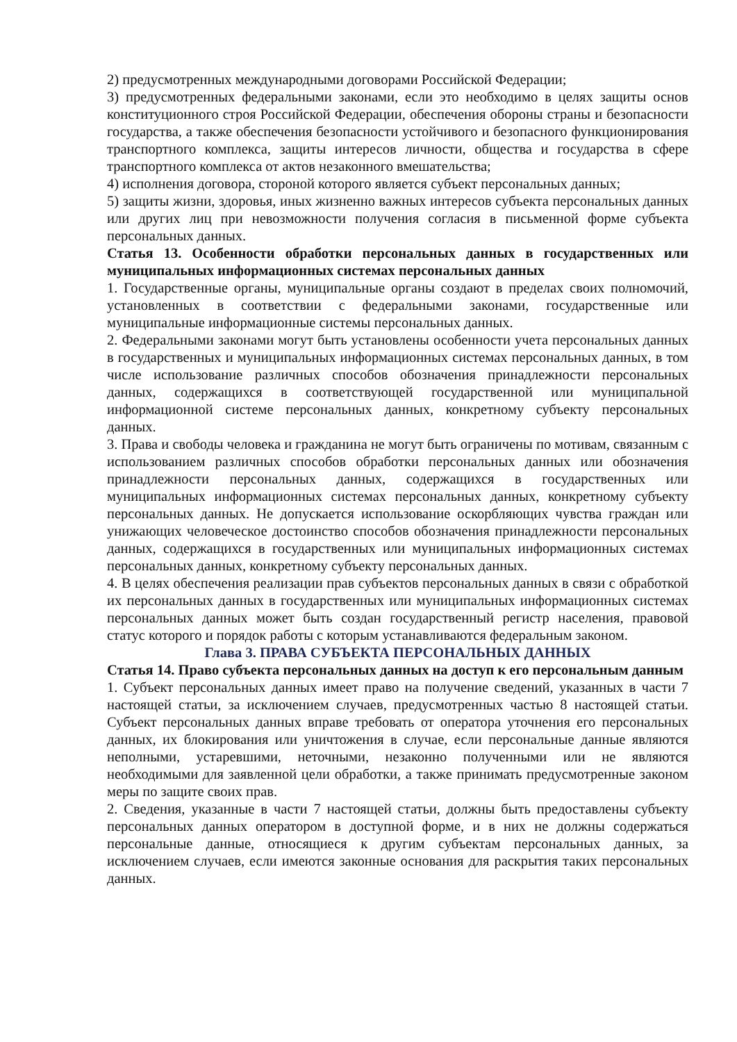2) предусмотренных международными договорами Российской Федерации;
3) предусмотренных федеральными законами, если это необходимо в целях защиты основ конституционного строя Российской Федерации, обеспечения обороны страны и безопасности государства, а также обеспечения безопасности устойчивого и безопасного функционирования транспортного комплекса, защиты интересов личности, общества и государства в сфере транспортного комплекса от актов незаконного вмешательства;
4) исполнения договора, стороной которого является субъект персональных данных;
5) защиты жизни, здоровья, иных жизненно важных интересов субъекта персональных данных или других лиц при невозможности получения согласия в письменной форме субъекта персональных данных.
Статья 13. Особенности обработки персональных данных в государственных или муниципальных информационных системах персональных данных
1. Государственные органы, муниципальные органы создают в пределах своих полномочий, установленных в соответствии с федеральными законами, государственные или муниципальные информационные системы персональных данных.
2. Федеральными законами могут быть установлены особенности учета персональных данных в государственных и муниципальных информационных системах персональных данных, в том числе использование различных способов обозначения принадлежности персональных данных, содержащихся в соответствующей государственной или муниципальной информационной системе персональных данных, конкретному субъекту персональных данных.
3. Права и свободы человека и гражданина не могут быть ограничены по мотивам, связанным с использованием различных способов обработки персональных данных или обозначения принадлежности персональных данных, содержащихся в государственных или муниципальных информационных системах персональных данных, конкретному субъекту персональных данных. Не допускается использование оскорбляющих чувства граждан или унижающих человеческое достоинство способов обозначения принадлежности персональных данных, содержащихся в государственных или муниципальных информационных системах персональных данных, конкретному субъекту персональных данных.
4. В целях обеспечения реализации прав субъектов персональных данных в связи с обработкой их персональных данных в государственных или муниципальных информационных системах персональных данных может быть создан государственный регистр населения, правовой статус которого и порядок работы с которым устанавливаются федеральным законом.
Глава 3. ПРАВА СУБЪЕКТА ПЕРСОНАЛЬНЫХ ДАННЫХ
Статья 14. Право субъекта персональных данных на доступ к его персональным данным
1. Субъект персональных данных имеет право на получение сведений, указанных в части 7 настоящей статьи, за исключением случаев, предусмотренных частью 8 настоящей статьи. Субъект персональных данных вправе требовать от оператора уточнения его персональных данных, их блокирования или уничтожения в случае, если персональные данные являются неполными, устаревшими, неточными, незаконно полученными или не являются необходимыми для заявленной цели обработки, а также принимать предусмотренные законом меры по защите своих прав.
2. Сведения, указанные в части 7 настоящей статьи, должны быть предоставлены субъекту персональных данных оператором в доступной форме, и в них не должны содержаться персональные данные, относящиеся к другим субъектам персональных данных, за исключением случаев, если имеются законные основания для раскрытия таких персональных данных.